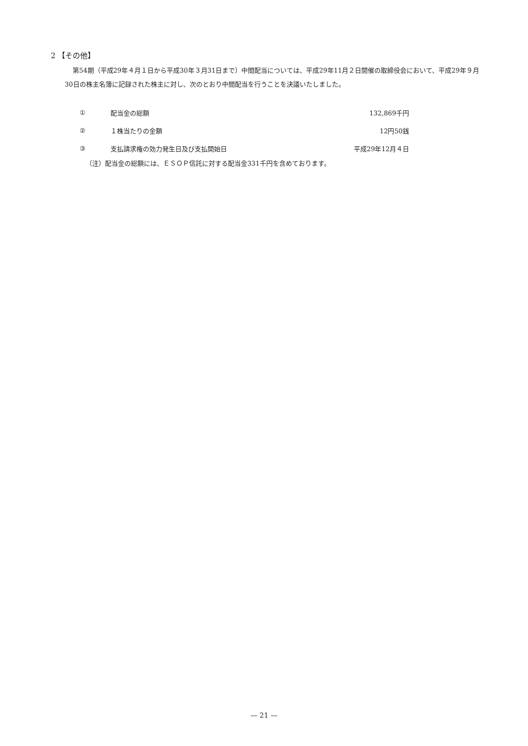2 【その他】
第54期（平成29年４月１日から平成30年３月31日まで）中間配当については、平成29年11月２日開催の取締役会において、平成29年９月30日の株主名簿に記録された株主に対し、次のとおり中間配当を行うことを決議いたしました。
| ① | 配当金の総額 | 132,869千円 |
| ② | １株当たりの金額 | 12円50銭 |
| ③ | 支払請求権の効力発生日及び支払開始日 | 平成29年12月４日 |
（注）配当金の総額には、ＥＳＯＰ信託に対する配当金331千円を含めております。
— 21 —